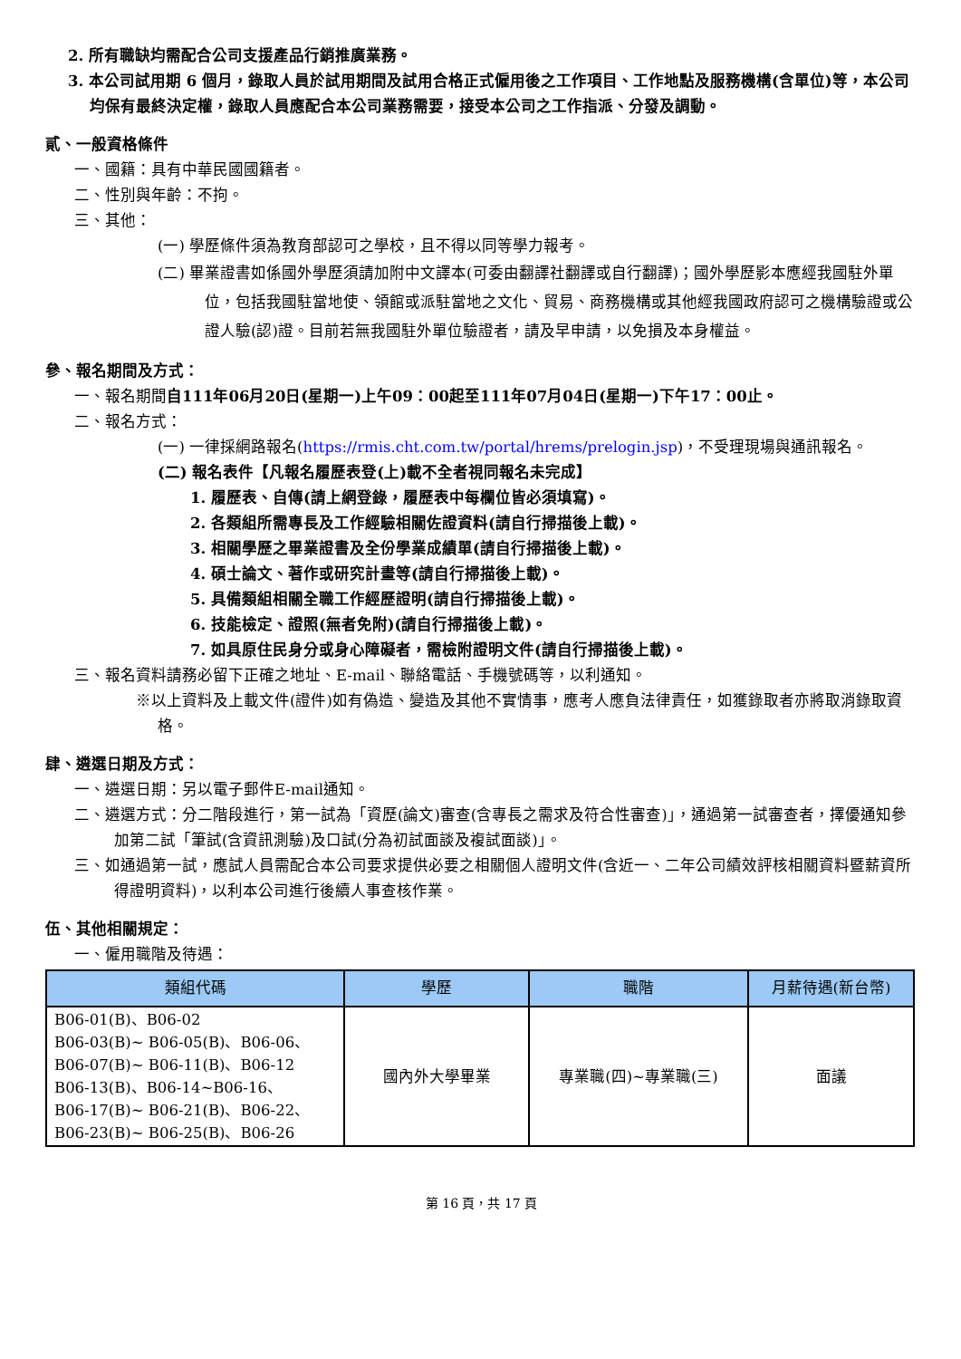2. 所有職缺均需配合公司支援產品行銷推廣業務。
3. 本公司試用期 6 個月，錄取人員於試用期間及試用合格正式僱用後之工作項目、工作地點及服務機構(含單位)等，本公司均保有最終決定權，錄取人員應配合本公司業務需要，接受本公司之工作指派、分發及調動。
貳、一般資格條件
一、國籍：具有中華民國國籍者。
二、性別與年齡：不拘。
三、其他：
(一) 學歷條件須為教育部認可之學校，且不得以同等學力報考。
(二) 畢業證書如係國外學歷須請加附中文譯本(可委由翻譯社翻譯或自行翻譯)；國外學歷影本應經我國駐外單位，包括我國駐當地使、領館或派駐當地之文化、貿易、商務機構或其他經我國政府認可之機構驗證或公證人驗(認)證。目前若無我國駐外單位驗證者，請及早申請，以免損及本身權益。
參、報名期間及方式：
一、報名期間自111年06月20日(星期一)上午09：00起至111年07月04日(星期一)下午17：00止。
二、報名方式：
(一) 一律採網路報名(https://rmis.cht.com.tw/portal/hrems/prelogin.jsp)，不受理現場與通訊報名。
(二) 報名表件【凡報名履歷表登(上)載不全者視同報名未完成】
1. 履歷表、自傳(請上網登錄，履歷表中每欄位皆必須填寫)。
2. 各類組所需專長及工作經驗相關佐證資料(請自行掃描後上載)。
3. 相關學歷之畢業證書及全份學業成績單(請自行掃描後上載)。
4. 碩士論文、著作或研究計畫等(請自行掃描後上載)。
5. 具備類組相關全職工作經歷證明(請自行掃描後上載)。
6. 技能檢定、證照(無者免附)(請自行掃描後上載)。
7. 如具原住民身分或身心障礙者，需檢附證明文件(請自行掃描後上載)。
三、報名資料請務必留下正確之地址、E-mail、聯絡電話、手機號碼等，以利通知。
※以上資料及上載文件(證件)如有偽造、變造及其他不實情事，應考人應負法律責任，如獲錄取者亦將取消錄取資格。
肆、遴選日期及方式：
一、遴選日期：另以電子郵件E-mail通知。
二、遴選方式：分二階段進行，第一試為「資歷(論文)審查(含專長之需求及符合性審查)」，通過第一試審查者，擇優通知參加第二試「筆試(含資訊測驗)及口試(分為初試面談及複試面談)」。
三、如通過第一試，應試人員需配合本公司要求提供必要之相關個人證明文件(含近一、二年公司績效評核相關資料暨薪資所得證明資料)，以利本公司進行後續人事查核作業。
伍、其他相關規定：
一、僱用職階及待遇：
| 類組代碼 | 學歷 | 職階 | 月薪待遇(新台幣) |
| --- | --- | --- | --- |
| B06-01(B)、B06-02 B06-03(B)~ B06-05(B)、B06-06、 B06-07(B)~ B06-11(B)、B06-12 B06-13(B)、B06-14~B06-16、 B06-17(B)~ B06-21(B)、B06-22、 B06-23(B)~ B06-25(B)、B06-26 | 國內外大學畢業 | 專業職(四)~專業職(三) | 面議 |
第 16 頁，共 17 頁